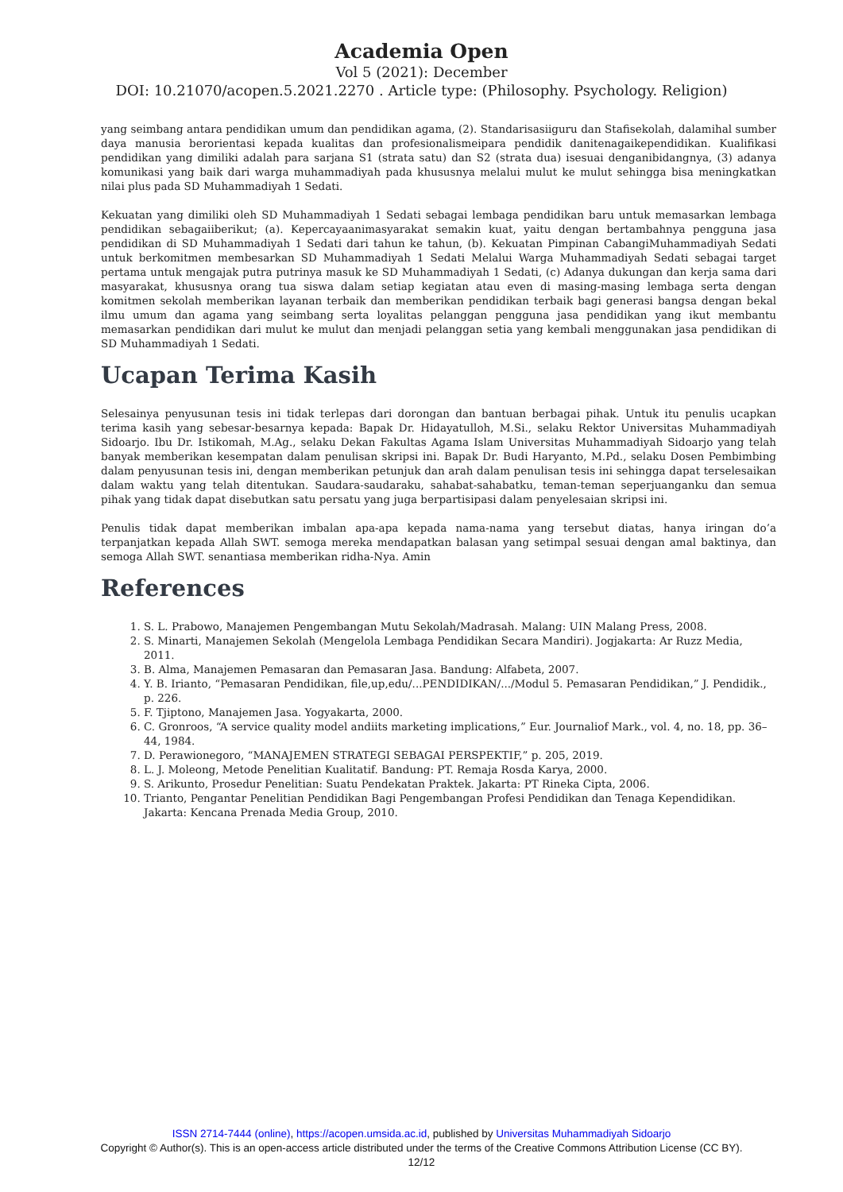Academia Open
Vol 5 (2021): December
DOI: 10.21070/acopen.5.2021.2270 . Article type: (Philosophy. Psychology. Religion)
yang seimbang antara pendidikan umum dan pendidikan agama, (2). Standarisasiiguru dan Stafisekolah, dalamihal sumber daya manusia berorientasi kepada kualitas dan profesionalismeipara pendidik danitenagaikependidikan. Kualifikasi pendidikan yang dimiliki adalah para sarjana S1 (strata satu) dan S2 (strata dua) isesuai denganibidangnya, (3) adanya komunikasi yang baik dari warga muhammadiyah pada khususnya melalui mulut ke mulut sehingga bisa meningkatkan nilai plus pada SD Muhammadiyah 1 Sedati.
Kekuatan yang dimiliki oleh SD Muhammadiyah 1 Sedati sebagai lembaga pendidikan baru untuk memasarkan lembaga pendidikan sebagaiiberikut; (a). Kepercayaanimasyarakat semakin kuat, yaitu dengan bertambahnya pengguna jasa pendidikan di SD Muhammadiyah 1 Sedati dari tahun ke tahun, (b). Kekuatan Pimpinan CabangiMuhammadiyah Sedati untuk berkomitmen membesarkan SD Muhammadiyah 1 Sedati Melalui Warga Muhammadiyah Sedati sebagai target pertama untuk mengajak putra putrinya masuk ke SD Muhammadiyah 1 Sedati, (c) Adanya dukungan dan kerja sama dari masyarakat, khususnya orang tua siswa dalam setiap kegiatan atau even di masing-masing lembaga serta dengan komitmen sekolah memberikan layanan terbaik dan memberikan pendidikan terbaik bagi generasi bangsa dengan bekal ilmu umum dan agama yang seimbang serta loyalitas pelanggan pengguna jasa pendidikan yang ikut membantu memasarkan pendidikan dari mulut ke mulut dan menjadi pelanggan setia yang kembali menggunakan jasa pendidikan di SD Muhammadiyah 1 Sedati.
Ucapan Terima Kasih
Selesainya penyusunan tesis ini tidak terlepas dari dorongan dan bantuan berbagai pihak. Untuk itu penulis ucapkan terima kasih yang sebesar-besarnya kepada: Bapak Dr. Hidayatulloh, M.Si., selaku Rektor Universitas Muhammadiyah Sidoarjo. Ibu Dr. Istikomah, M.Ag., selaku Dekan Fakultas Agama Islam Universitas Muhammadiyah Sidoarjo yang telah banyak memberikan kesempatan dalam penulisan skripsi ini. Bapak Dr. Budi Haryanto, M.Pd., selaku Dosen Pembimbing dalam penyusunan tesis ini, dengan memberikan petunjuk dan arah dalam penulisan tesis ini sehingga dapat terselesaikan dalam waktu yang telah ditentukan. Saudara-saudaraku, sahabat-sahabatku, teman-teman seperjuanganku dan semua pihak yang tidak dapat disebutkan satu persatu yang juga berpartisipasi dalam penyelesaian skripsi ini.
Penulis tidak dapat memberikan imbalan apa-apa kepada nama-nama yang tersebut diatas, hanya iringan do’a terpanjatkan kepada Allah SWT. semoga mereka mendapatkan balasan yang setimpal sesuai dengan amal baktinya, dan semoga Allah SWT. senantiasa memberikan ridha-Nya. Amin
References
1. S. L. Prabowo, Manajemen Pengembangan Mutu Sekolah/Madrasah. Malang: UIN Malang Press, 2008.
2. S. Minarti, Manajemen Sekolah (Mengelola Lembaga Pendidikan Secara Mandiri). Jogjakarta: Ar Ruzz Media, 2011.
3. B. Alma, Manajemen Pemasaran dan Pemasaran Jasa. Bandung: Alfabeta, 2007.
4. Y. B. Irianto, “Pemasaran Pendidikan, file,up,edu/...PENDIDIKAN/.../Modul 5. Pemasaran Pendidikan,” J. Pendidik., p. 226.
5. F. Tjiptono, Manajemen Jasa. Yogyakarta, 2000.
6. C. Gronroos, “A service quality model andiits marketing implications,” Eur. Journaliof Mark., vol. 4, no. 18, pp. 36–44, 1984.
7. D. Perawionegoro, “MANAJEMEN STRATEGI SEBAGAI PERSPEKTIF,” p. 205, 2019.
8. L. J. Moleong, Metode Penelitian Kualitatif. Bandung: PT. Remaja Rosda Karya, 2000.
9. S. Arikunto, Prosedur Penelitian: Suatu Pendekatan Praktek. Jakarta: PT Rineka Cipta, 2006.
10. Trianto, Pengantar Penelitian Pendidikan Bagi Pengembangan Profesi Pendidikan dan Tenaga Kependidikan. Jakarta: Kencana Prenada Media Group, 2010.
ISSN 2714-7444 (online), https://acopen.umsida.ac.id, published by Universitas Muhammadiyah Sidoarjo
Copyright © Author(s). This is an open-access article distributed under the terms of the Creative Commons Attribution License (CC BY).
12/12